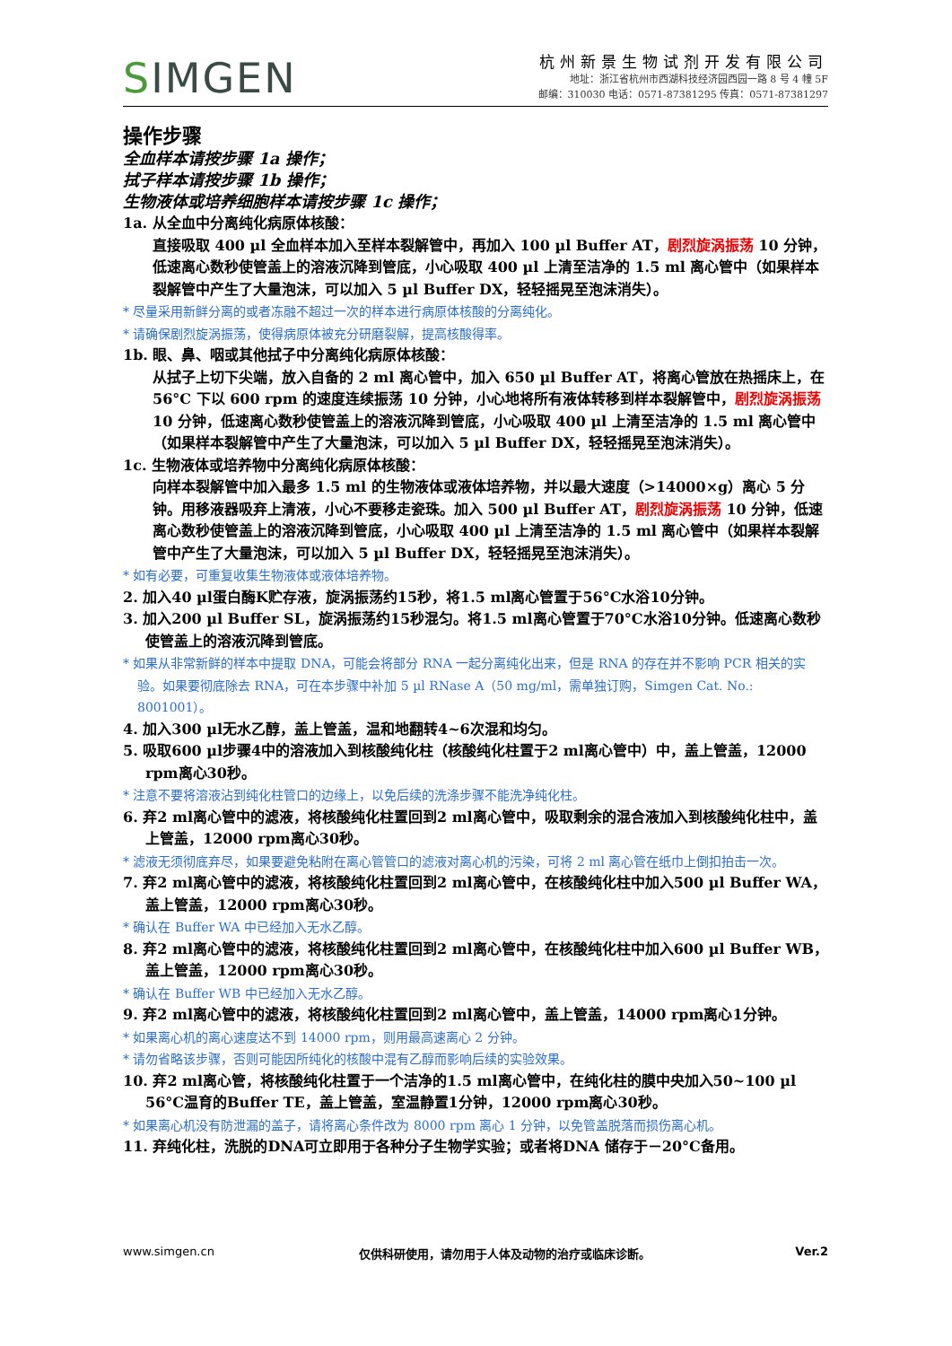SIMGEN
杭州新景生物试剂开发有限公司
地址：浙江省杭州市西湖科技经济园西园一路 8 号 4 幢 5F
邮编：310030 电话：0571-87381295 传真：0571-87381297
操作步骤
全血样本请按步骤 1a 操作；
拭子样本请按步骤 1b 操作；
生物液体或培养细胞样本请按步骤 1c 操作；
1a. 从全血中分离纯化病原体核酸：
直接吸取 400 µl 全血样本加入至样本裂解管中，再加入 100 µl Buffer AT，剧烈旋涡振荡 10 分钟，低速离心数秒使管盖上的溶液沉降到管底，小心吸取 400 µl 上清至洁净的 1.5 ml 离心管中（如果样本裂解管中产生了大量泡沫，可以加入 5 µl Buffer DX，轻轻摇晃至泡沫消失）。
* 尽量采用新鲜分离的或者冻融不超过一次的样本进行病原体核酸的分离纯化。
* 请确保剧烈旋涡振荡，使得病原体被充分研磨裂解，提高核酸得率。
1b. 眼、鼻、咽或其他拭子中分离纯化病原体核酸：
从拭子上切下尖端，放入自备的 2 ml 离心管中，加入 650 µl Buffer AT，将离心管放在热摇床上，在 56°C 下以 600 rpm 的速度连续振荡 10 分钟，小心地将所有液体转移到样本裂解管中，剧烈旋涡振荡 10 分钟，低速离心数秒使管盖上的溶液沉降到管底，小心吸取 400 µl 上清至洁净的 1.5 ml 离心管中（如果样本裂解管中产生了大量泡沫，可以加入 5 µl Buffer DX，轻轻摇晃至泡沫消失）。
1c. 生物液体或培养物中分离纯化病原体核酸：
向样本裂解管中加入最多 1.5 ml 的生物液体或液体培养物，并以最大速度（>14000×g）离心 5 分钟。用移液器吸弃上清液，小心不要移走瓷珠。加入 500 µl Buffer AT，剧烈旋涡振荡 10 分钟，低速离心数秒使管盖上的溶液沉降到管底，小心吸取 400 µl 上清至洁净的 1.5 ml 离心管中（如果样本裂解管中产生了大量泡沫，可以加入 5 µl Buffer DX，轻轻摇晃至泡沫消失）。
* 如有必要，可重复收集生物液体或液体培养物。
2. 加入40 µl蛋白酶K贮存液，旋涡振荡约15秒，将1.5 ml离心管置于56°C水浴10分钟。
3. 加入200 µl Buffer SL，旋涡振荡约15秒混匀。将1.5 ml离心管置于70°C水浴10分钟。低速离心数秒使管盖上的溶液沉降到管底。
* 如果从非常新鲜的样本中提取 DNA，可能会将部分 RNA 一起分离纯化出来，但是 RNA 的存在并不影响 PCR 相关的实验。如果要彻底除去 RNA，可在本步骤中补加 5 µl RNase A（50 mg/ml，需单独订购，Simgen Cat. No.: 8001001）。
4. 加入300 µl无水乙醇，盖上管盖，温和地翻转4~6次混和均匀。
5. 吸取600 µl步骤4中的溶液加入到核酸纯化柱（核酸纯化柱置于2 ml离心管中）中，盖上管盖，12000 rpm离心30秒。
* 注意不要将溶液沾到纯化柱管口的边缘上，以免后续的洗涤步骤不能洗净纯化柱。
6. 弃2 ml离心管中的滤液，将核酸纯化柱置回到2 ml离心管中，吸取剩余的混合液加入到核酸纯化柱中，盖上管盖，12000 rpm离心30秒。
* 滤液无须彻底弃尽，如果要避免粘附在离心管管口的滤液对离心机的污染，可将 2 ml 离心管在纸巾上倒扣拍击一次。
7. 弃2 ml离心管中的滤液，将核酸纯化柱置回到2 ml离心管中，在核酸纯化柱中加入500 µl Buffer WA，盖上管盖，12000 rpm离心30秒。
* 确认在 Buffer WA 中已经加入无水乙醇。
8. 弃2 ml离心管中的滤液，将核酸纯化柱置回到2 ml离心管中，在核酸纯化柱中加入600 µl Buffer WB，盖上管盖，12000 rpm离心30秒。
* 确认在 Buffer WB 中已经加入无水乙醇。
9. 弃2 ml离心管中的滤液，将核酸纯化柱置回到2 ml离心管中，盖上管盖，14000 rpm离心1分钟。
* 如果离心机的离心速度达不到 14000 rpm，则用最高速离心 2 分钟。
* 请勿省略该步骤，否则可能因所纯化的核酸中混有乙醇而影响后续的实验效果。
10. 弃2 ml离心管，将核酸纯化柱置于一个洁净的1.5 ml离心管中，在纯化柱的膜中央加入50~100 µl 56°C温育的Buffer TE，盖上管盖，室温静置1分钟，12000 rpm离心30秒。
* 如果离心机没有防泄漏的盖子，请将离心条件改为 8000 rpm 离心 1 分钟，以免管盖脱落而损伤离心机。
11. 弃纯化柱，洗脱的DNA可立即用于各种分子生物学实验；或者将DNA 储存于－20°C备用。
www.simgen.cn 仅供科研使用，请勿用于人体及动物的治疗或临床诊断。 Ver.2